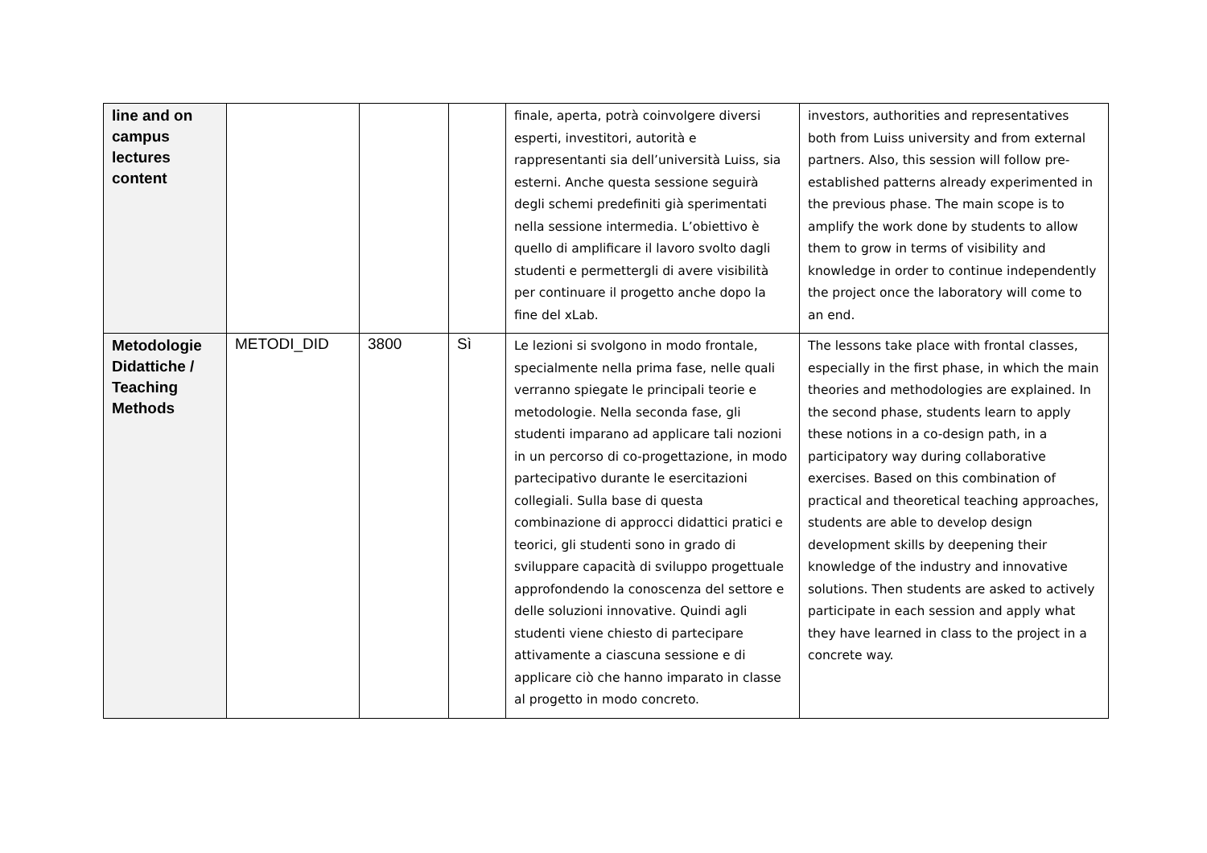| line and on campus lectures content | | | | finale, aperta, potrà coinvolgere diversi esperti, investitori, autorità e rappresentanti sia dell’università Luiss, sia esterni. Anche questa sessione seguirà degli schemi predefiniti già sperimentati nella sessione intermedia. L’obiettivo è quello di amplificare il lavoro svolto dagli studenti e permettergli di avere visibilità per continuare il progetto anche dopo la fine del xLab. | investors, authorities and representatives both from Luiss university and from external partners. Also, this session will follow pre-established patterns already experimented in the previous phase. The main scope is to amplify the work done by students to allow them to grow in terms of visibility and knowledge in order to continue independently the project once the laboratory will come to an end. |
| Metodologie Didattiche / Teaching Methods | METODI_DID | 3800 | Sì | Le lezioni si svolgono in modo frontale, specialmente nella prima fase, nelle quali verranno spiegate le principali teorie e metodologie. Nella seconda fase, gli studenti imparano ad applicare tali nozioni in un percorso di co-progettazione, in modo partecipativo durante le esercitazioni collegiali. Sulla base di questa combinazione di approcci didattici pratici e teorici, gli studenti sono in grado di sviluppare capacità di sviluppo progettuale approfondendo la conoscenza del settore e delle soluzioni innovative. Quindi agli studenti viene chiesto di partecipare attivamente a ciascuna sessione e di applicare ciò che hanno imparato in classe al progetto in modo concreto. | The lessons take place with frontal classes, especially in the first phase, in which the main theories and methodologies are explained. In the second phase, students learn to apply these notions in a co-design path, in a participatory way during collaborative exercises. Based on this combination of practical and theoretical teaching approaches, students are able to develop design development skills by deepening their knowledge of the industry and innovative solutions. Then students are asked to actively participate in each session and apply what they have learned in class to the project in a concrete way. |